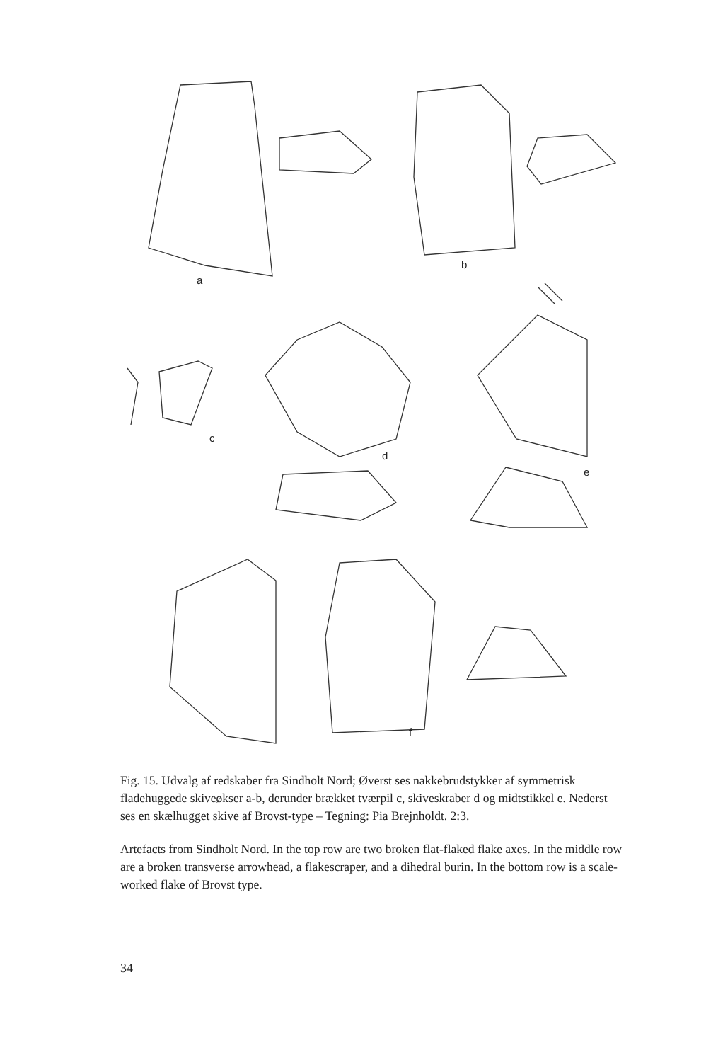a
b
c
d
e
f
Fig. 15. Udvalg af redskaber fra Sindholt Nord; Øverst ses nakkebrudstykker af symmetrisk fladehuggede skiveøkser a-b, derunder brækket tværpil c, skiveskraber d og midtstikkel e. Nederst ses en skælhugget skive af Brovst-type – Tegning: Pia Brejnholdt. 2:3.
Artefacts from Sindholt Nord. In the top row are two broken flat-flaked flake axes. In the middle row are a broken transverse arrowhead, a flakescraper, and a dihedral burin. In the bottom row is a scale-worked flake of Brovst type.
34